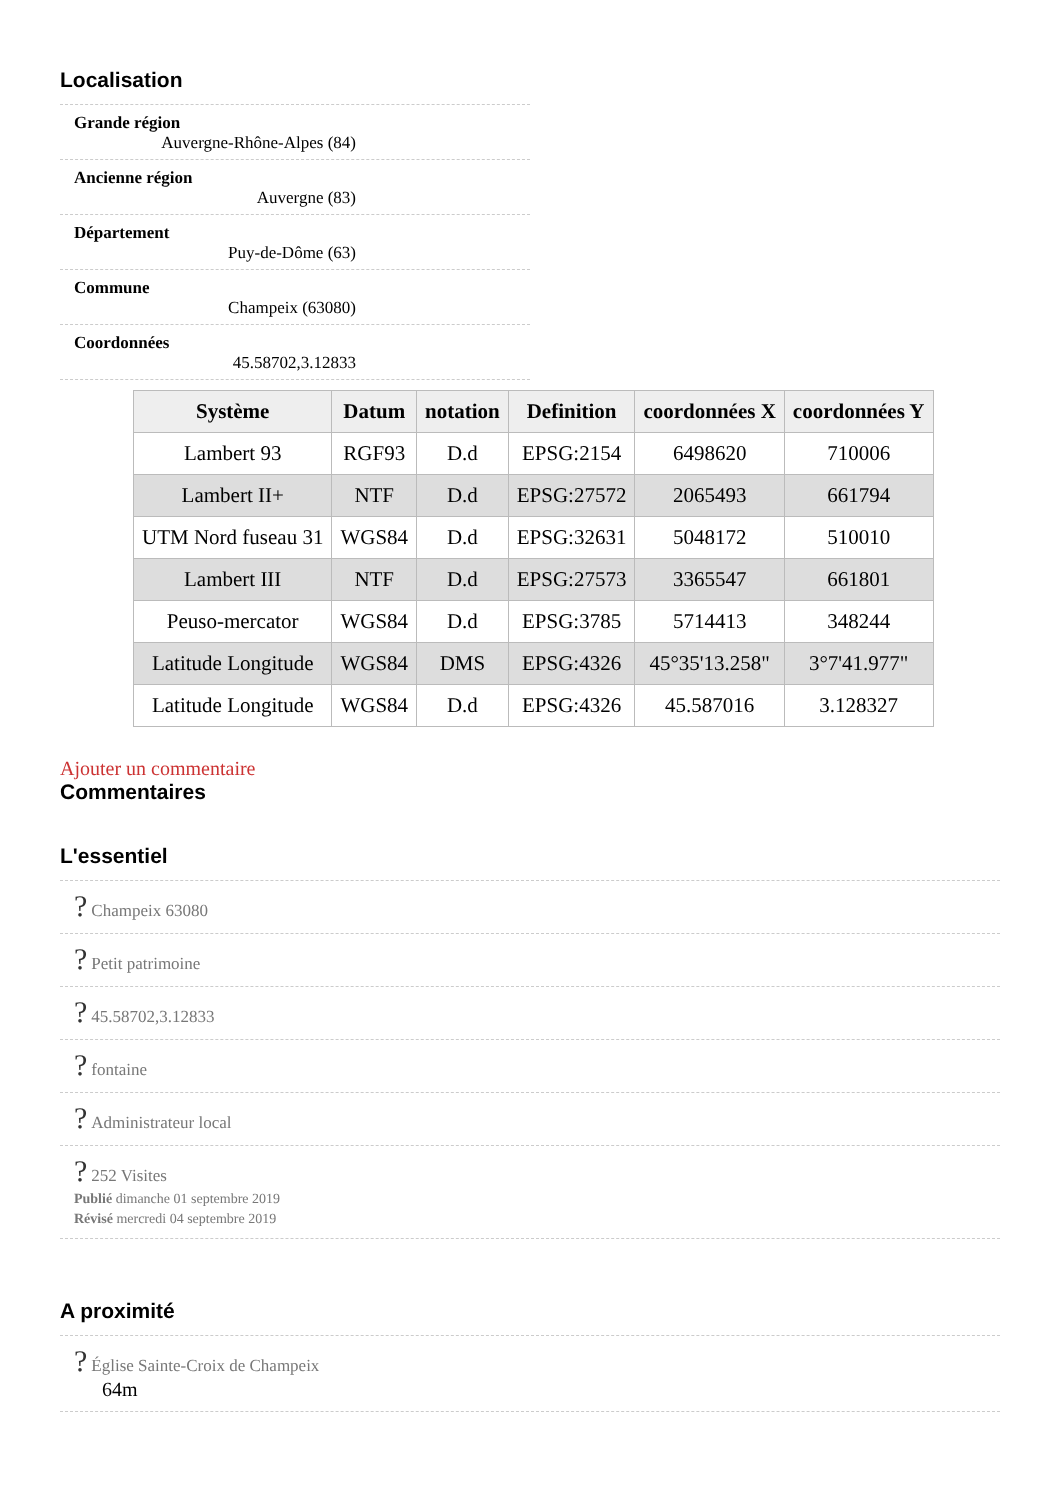Localisation
Grande région
Auvergne-Rhône-Alpes (84)
Ancienne région
Auvergne (83)
Département
Puy-de-Dôme (63)
Commune
Champeix (63080)
Coordonnées
45.58702,3.12833
| Système | Datum | notation | Definition | coordonnées X | coordonnées Y |
| --- | --- | --- | --- | --- | --- |
| Lambert 93 | RGF93 | D.d | EPSG:2154 | 6498620 | 710006 |
| Lambert II+ | NTF | D.d | EPSG:27572 | 2065493 | 661794 |
| UTM Nord fuseau 31 | WGS84 | D.d | EPSG:32631 | 5048172 | 510010 |
| Lambert III | NTF | D.d | EPSG:27573 | 3365547 | 661801 |
| Peuso-mercator | WGS84 | D.d | EPSG:3785 | 5714413 | 348244 |
| Latitude Longitude | WGS84 | DMS | EPSG:4326 | 45°35'13.258" | 3°7'41.977" |
| Latitude Longitude | WGS84 | D.d | EPSG:4326 | 45.587016 | 3.128327 |
Ajouter un commentaire
Commentaires
L'essentiel
? Champeix 63080
? Petit patrimoine
? 45.58702,3.12833
? fontaine
? Administrateur local
? 252 Visites
Publié dimanche 01 septembre 2019
Révisé mercredi 04 septembre 2019
A proximité
? Église Sainte-Croix de Champeix
64m